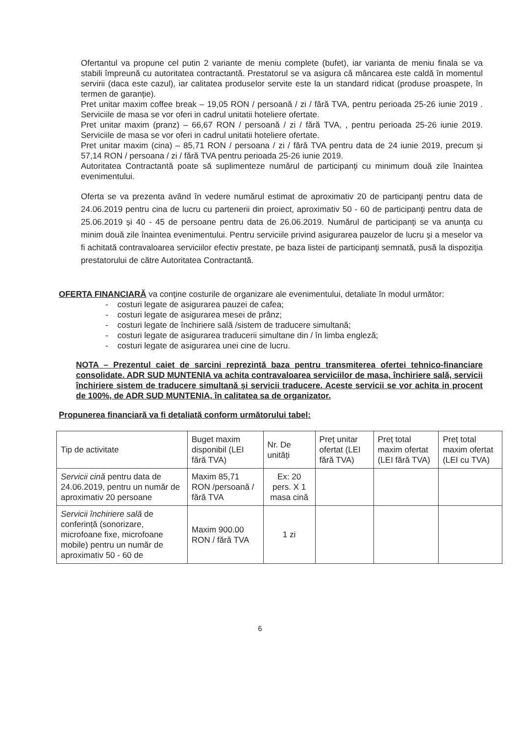Ofertantul va propune cel putin 2 variante de meniu complete (bufet), iar varianta de meniu finala se va stabili împreună cu autoritatea contractantă. Prestatorul se va asigura că mâncarea este caldă în momentul servirii (daca este cazul), iar calitatea produselor servite este la un standard ridicat (produse proaspete, în termen de garanție).
Pret unitar maxim coffee break – 19,05 RON / persoană / zi / fără TVA, pentru perioada 25-26 iunie 2019 . Serviciile de masa se vor oferi in cadrul unitatii hoteliere ofertate.
Pret unitar maxim (pranz) – 66,67 RON / persoană / zi / fără TVA, , pentru perioada 25-26 iunie 2019. Serviciile de masa se vor oferi in cadrul unitatii hoteliere ofertate.
Pret unitar maxim (cina) – 85,71 RON / persoana / zi / fără TVA pentru data de 24 iunie 2019, precum și 57,14 RON / persoana / zi / fără TVA pentru perioada 25-26 iunie 2019.
Autoritatea Contractantă poate să suplimenteze numărul de participanți cu minimum două zile înaintea evenimentului.
Oferta se va prezenta având în vedere numărul estimat de aproximativ 20 de participanţi pentru data de 24.06.2019 pentru cina de lucru cu partenerii din proiect, aproximativ 50 - 60 de participanţi pentru data de 25.06.2019 și 40 - 45 de persoane pentru data de 26.06.2019. Numărul de participanţi se va anunţa cu minim două zile înaintea evenimentului. Pentru serviciile privind asigurarea pauzelor de lucru şi a meselor va fi achitată contravaloarea serviciilor efectiv prestate, pe baza listei de participanţi semnată, pusă la dispoziţia prestatorului de către Autoritatea Contractantă.
OFERTA FINANCIARĂ va conţine costurile de organizare ale evenimentului, detaliate în modul următor:
- costuri legate de asigurarea pauzei de cafea;
- costuri legate de asigurarea mesei de prânz;
- costuri legate de închiriere sală /sistem de traducere simultană;
- costuri legate de asigurarea traducerii simultane din / în limba engleză;
- costuri legate de asigurarea unei cine de lucru.
NOTA – Prezentul caiet de sarcini reprezintă baza pentru transmiterea ofertei tehnico-financiare consolidate. ADR SUD MUNTENIA va achita contravaloarea serviciilor de masa, închiriere sală, servicii închiriere sistem de traducere simultană și servicii traducere. Aceste servicii se vor achita in procent de 100%, de ADR SUD MUNTENIA, în calitatea sa de organizator.
Propunerea financiară va fi detaliată conform următorului tabel:
| Tip de activitate | Buget maxim disponibil (LEI fără TVA) | Nr. De unități | Preț unitar ofertat (LEI fără TVA) | Preț total maxim ofertat (LEI fără TVA) | Preț total maxim ofertat (LEI cu TVA) |
| Servicii cină pentru data de 24.06.2019, pentru un număr de aproximativ 20 persoane | Maxim 85,71 RON /persoană / fără TVA | Ex: 20 pers. X 1 masa cină | | | |
| Servicii închiriere sală de conferință (sonorizare, microfoane fixe, microfoane mobile) pentru un număr de aproximativ 50 - 60 de | Maxim 900.00 RON / fără TVA | 1 zi | | | |
6